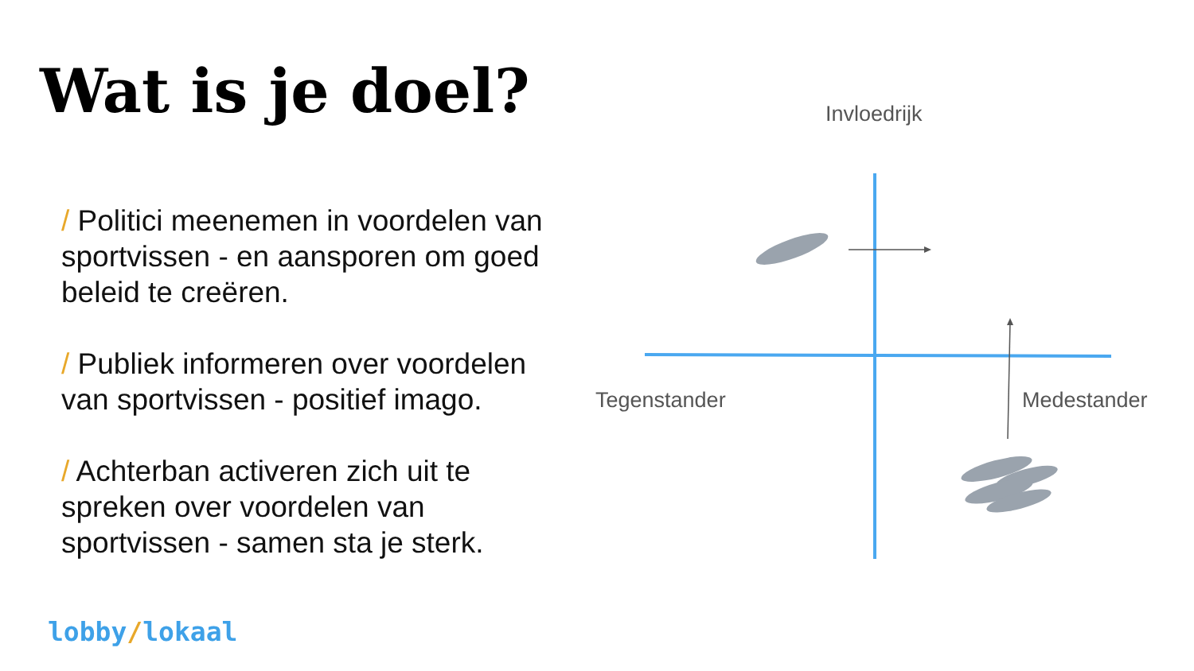Wat is je doel?
/ Politici meenemen in voordelen van sportvissen - en aansporen om goed beleid te creëren.
/ Publiek informeren over voordelen van sportvissen - positief imago.
/ Achterban activeren zich uit te spreken over voordelen van sportvissen - samen sta je sterk.
Invloedrijk
Tegenstander Medestander
lobby/lokaal